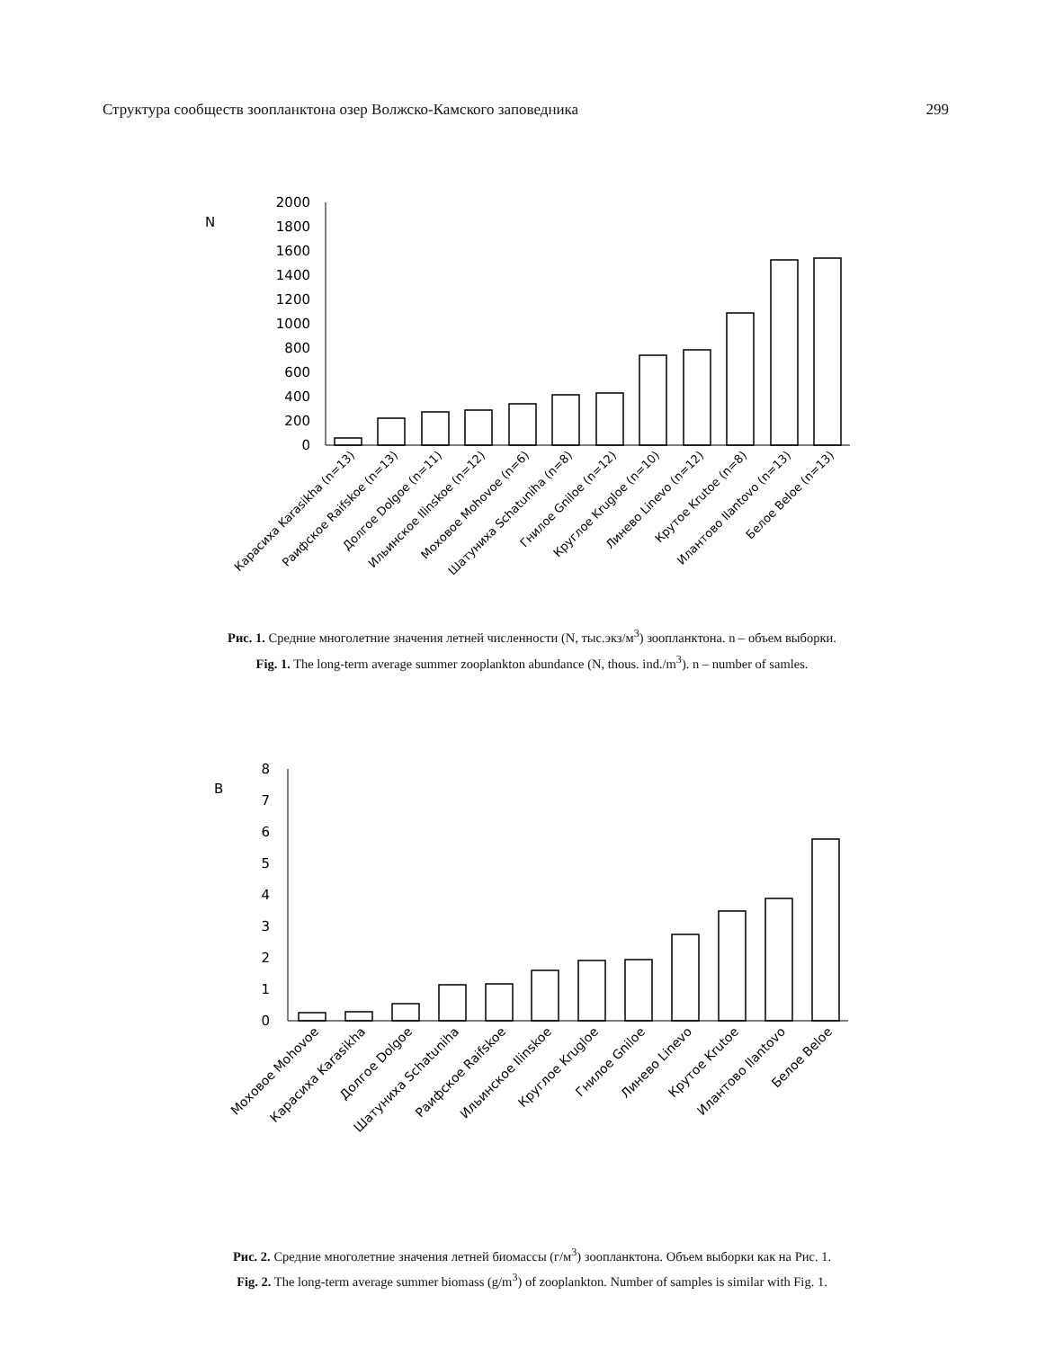Структура сообществ зоопланктона озер Волжско-Камского заповедника 299
N
2000
1800
1600
1400
1200
1000
800
600
400
200
0
Карасиха Karasikha (n=13)
Раифское Raifskoe (n=13)
Долгое Dolgoe (n=11)
Ильинское Ilinskoe (n=12)
Моховое Mohovoe (n=6)
Шатуниха Schatuniha (n=8)
Гнилое Gniloe (n=12)
Круглое Krugloe (n=10)
Линево Linevo (n=12)
Крутое Krutoe (n=8)
Илантово Ilantovo (n=13)
Белое Beloe (n=13)
Рис. 1. Средние многолетние значения летней численности (N, тыс.экз/м<sup>3</sup>) зоопланктона. n – объем выборки.
Fig. 1. The long-term average summer zooplankton abundance (N, thous. ind./m<sup>3</sup>). n – number of samles.
B
8
7
6
5
4
3
2
1
0
Моховое Mohovoe
Карасиха Karasikha
Долгое Dolgoe
Шатуниха Schatuniha
Раифское Raifskoe
Ильинское Ilinskoe
Круглое Krugloe
Гнилое Gniloe
Линево Linevo
Крутое Krutoe
Илантово Ilantovo
Белое Beloe
Рис. 2. Средние многолетние значения летней биомассы (г/м<sup>3</sup>) зоопланктона. Объем выборки как на Рис. 1.
Fig. 2. The long-term average summer biomass (g/m<sup>3</sup>) of zooplankton. Number of samples is similar with Fig. 1.